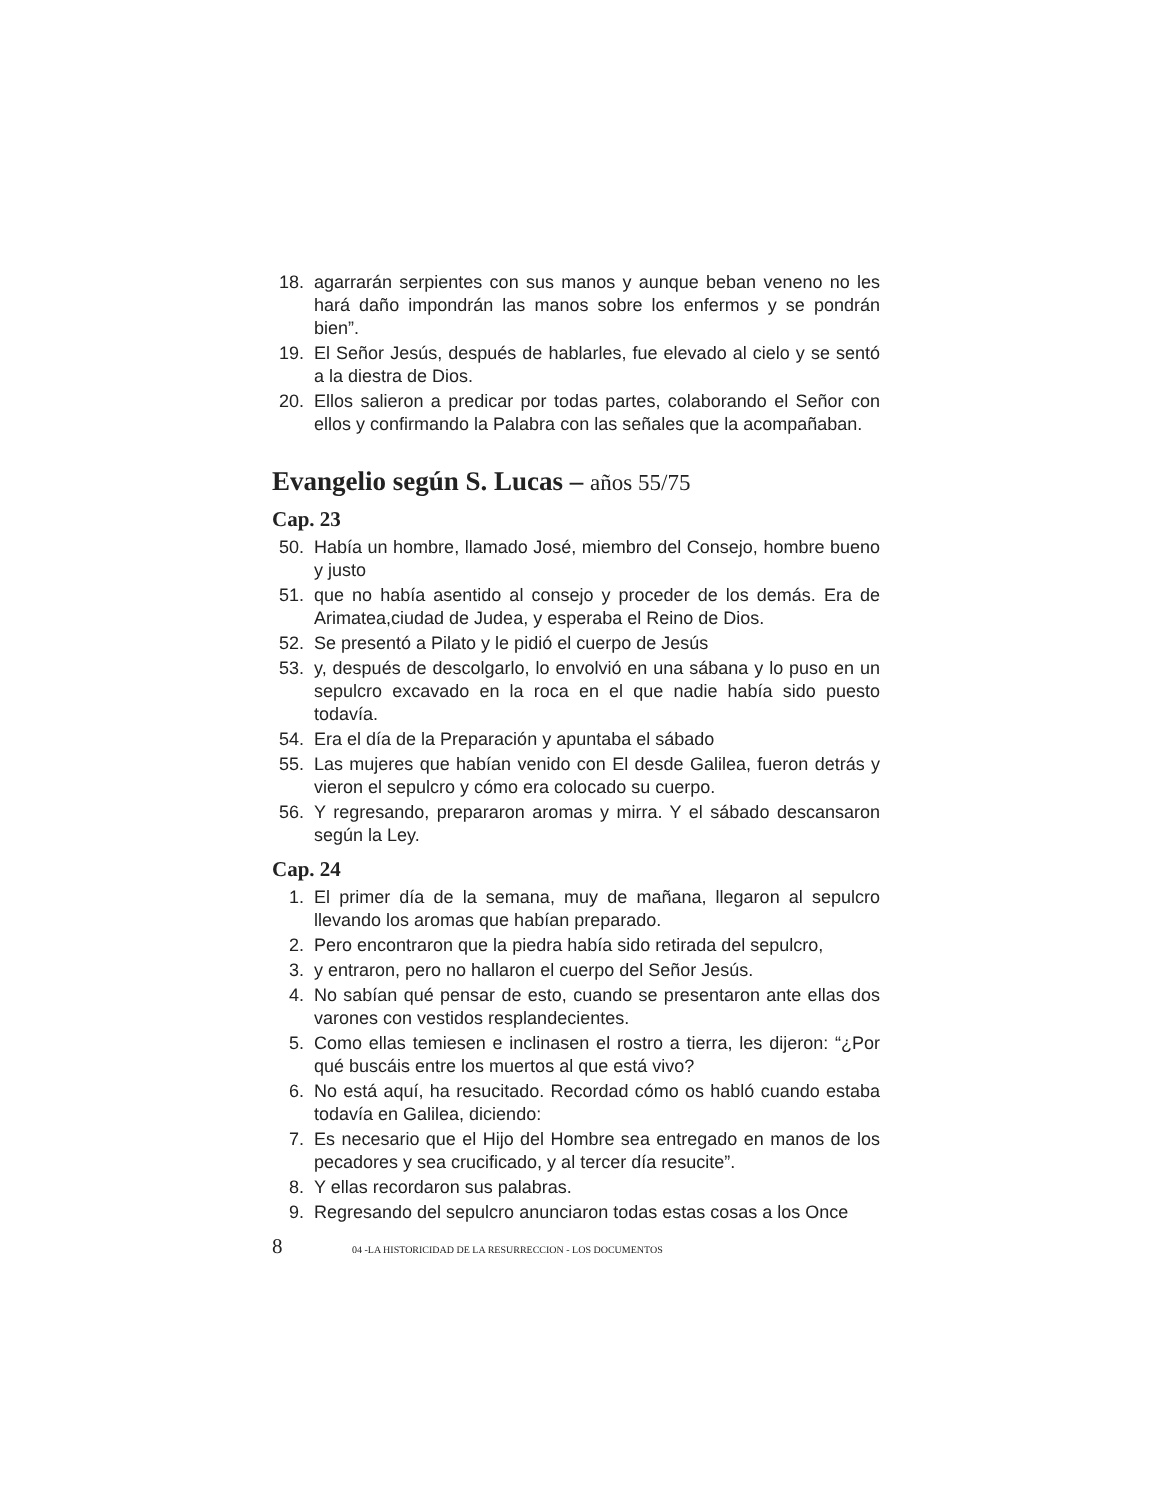18. agarrarán serpientes con sus manos y aunque beban veneno no les hará daño impondrán las manos sobre los enfermos y se pondrán bien”.
19. El Señor Jesús, después de hablarles, fue elevado al cielo y se sentó a la diestra de Dios.
20. Ellos salieron a predicar por todas partes, colaborando el Señor con ellos y confirmando la Palabra con las señales que la acompañaban.
Evangelio según S. Lucas – años 55/75
Cap. 23
50. Había un hombre, llamado José, miembro del Consejo, hombre bueno y justo
51. que no había asentido al consejo y proceder de los demás. Era de Arimatea,ciudad de Judea, y esperaba el Reino de Dios.
52. Se presentó a Pilato y le pidió el cuerpo de Jesús
53. y, después de descolgarlo, lo envolvió en una sábana y lo puso en un sepulcro excavado en la roca en el que nadie había sido puesto todavía.
54. Era el día de la Preparación y apuntaba el sábado
55. Las mujeres que habían venido con El desde Galilea, fueron detrás y vieron el sepulcro y cómo era colocado su cuerpo.
56. Y regresando, prepararon aromas y mirra. Y el sábado descansaron según la Ley.
Cap. 24
1. El primer día de la semana, muy de mañana, llegaron al sepulcro llevando los aromas que habían preparado.
2. Pero encontraron que la piedra había sido retirada del sepulcro,
3. y entraron, pero no hallaron el cuerpo del Señor Jesús.
4. No sabían qué pensar de esto, cuando se presentaron ante ellas dos varones con vestidos resplandecientes.
5. Como ellas temiesen e inclinasen el rostro a tierra, les dijeron: “¿Por qué buscáis entre los muertos al que está vivo?
6. No está aquí, ha resucitado. Recordad cómo os habló cuando estaba todavía en Galilea, diciendo:
7. Es necesario que el Hijo del Hombre sea entregado en manos de los pecadores y sea crucificado, y al tercer día resucite”.
8. Y ellas recordaron sus palabras.
9. Regresando del sepulcro anunciaron todas estas cosas a los Once
8
04 -LA HISTORICIDAD DE LA RESURRECCION - LOS DOCUMENTOS